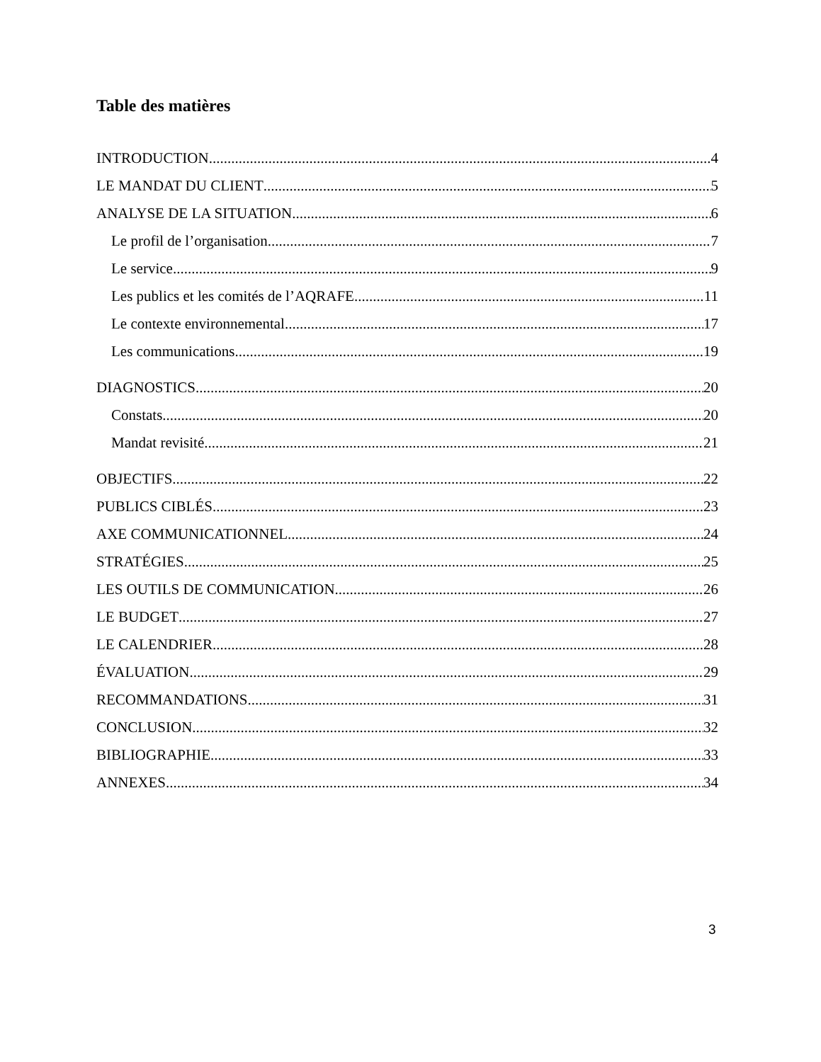Table des matières
INTRODUCTION 4
LE MANDAT DU CLIENT 5
ANALYSE DE LA SITUATION 6
Le profil de l’organisation 7
Le service 9
Les publics et les comités de l’AQRAFE 11
Le contexte environnemental 17
Les communications 19
DIAGNOSTICS 20
Constats 20
Mandat revisité 21
OBJECTIFS 22
PUBLICS CIBLÉS 23
AXE COMMUNICATIONNEL 24
STRATÉGIES 25
LES OUTILS DE COMMUNICATION 26
LE BUDGET 27
LE CALENDRIER 28
ÉVALUATION 29
RECOMMANDATIONS 31
CONCLUSION 32
BIBLIOGRAPHIE 33
ANNEXES 34
3